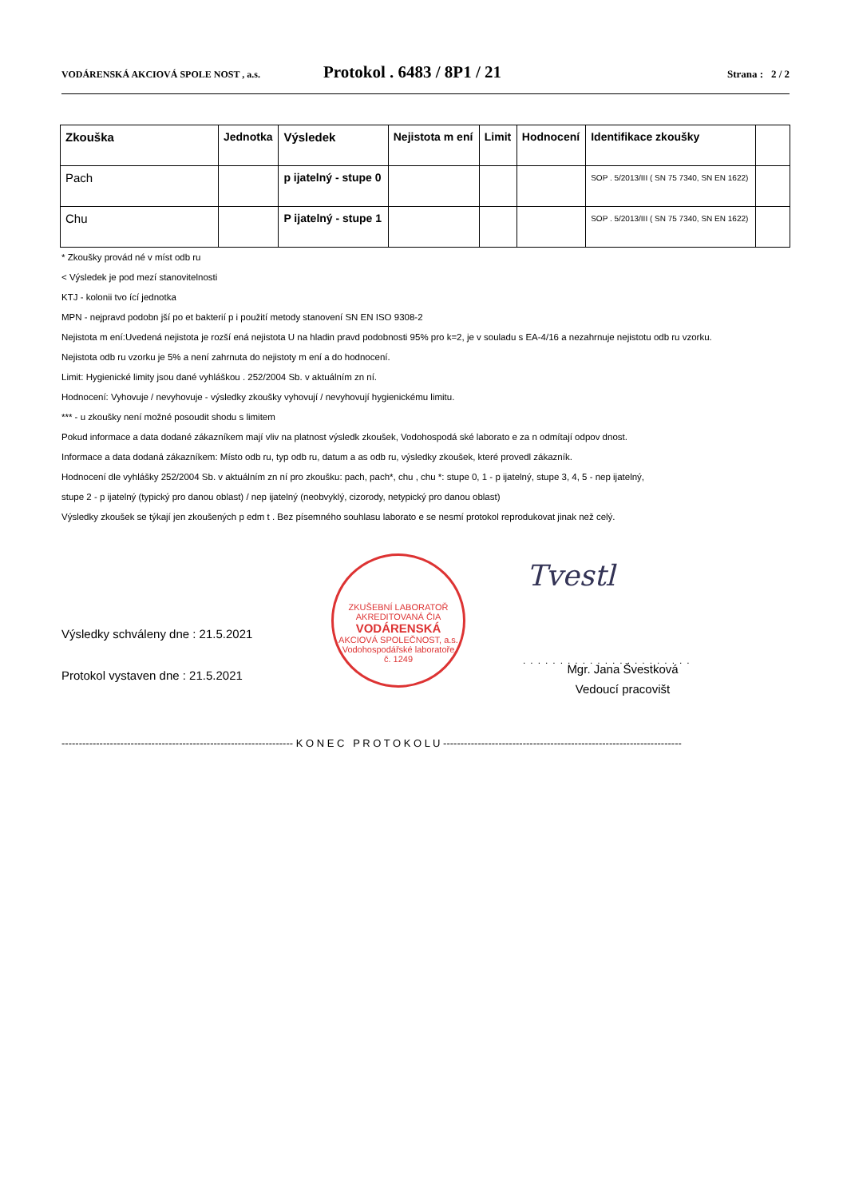VODÁRENSKÁ AKCIOVÁ SPOLE NOST , a.s. Protokol . 6483 / 8P1 / 21 Strana : 2 / 2
| Zkouška | Jednotka | Výsledek | Nejistota m ení | Limit | Hodnocení | Identifikace zkoušky | |
| --- | --- | --- | --- | --- | --- | --- | --- |
| Pach | | p ijatelný - stupe 0 | | | | SOP . 5/2013/III ( SN 75 7340, SN EN 1622) | |
| Chu | | P ijatelný - stupe 1 | | | | SOP . 5/2013/III ( SN 75 7340, SN EN 1622) | |
* Zkoušky provád né v míst odb ru
< Výsledek je pod mezí stanovitelnosti
KTJ - kolonii tvo ící jednotka
MPN - nejpravd podobn jší po et bakterií p i použití metody stanovení SN EN ISO 9308-2
Nejistota m ení:Uvedená nejistota je rozší ená nejistota U na hladin pravd podobnosti 95% pro k=2, je v souladu s EA-4/16 a nezahrnuje nejistotu odb ru vzorku.
Nejistota odb ru vzorku je 5% a není zahrnuta do nejistoty m ení a do hodnocení.
Limit: Hygienické limity jsou dané vyhláškou . 252/2004 Sb. v aktuálním zn ní.
Hodnocení: Vyhovuje / nevyhovuje - výsledky zkoušky vyhovují / nevyhovují hygienickému limitu.
*** - u zkoušky není možné posoudit shodu s limitem
Pokud informace a data dodané zákazníkem mají vliv na platnost výsledk zkoušek, Vodohospodá ské laborato e za n odmítají odpov dnost.
Informace a data dodaná zákazníkem: Místo odb ru, typ odb ru, datum a as odb ru, výsledky zkoušek, které provedl zákazník.
Hodnocení dle vyhlášky 252/2004 Sb. v aktuálním zn ní pro zkoušku: pach, pach*, chu , chu *: stupe 0, 1 - p ijatelný, stupe 3, 4, 5 - nep ijatelný,
stupe 2 - p ijatelný (typický pro danou oblast) / nep ijatelný (neobvyklý, cizorody, netypický pro danou oblast)
Výsledky zkoušek se týkají jen zkoušených p edm t . Bez písemného souhlasu laborato e se nesmí protokol reprodukovat jinak než celý.
ZKUŠEBNÍ LABORATOŘ AKREDITOVANÁ ČIA
VODÁRENSKÁ
AKCIOVÁ SPOLEČNOST, a.s.
Vodohospodářské laboratoře
č. 1249
Tvestl
Výsledky schváleny dne : 21.5.2021
Protokol vystaven dne : 21.5.2021
.......................
Mgr. Jana Švestková
Vedoucí pracovišt
------------------------------------------------------------------- K O N E C P R O T O K O L U ---------------------------------------------------------------------